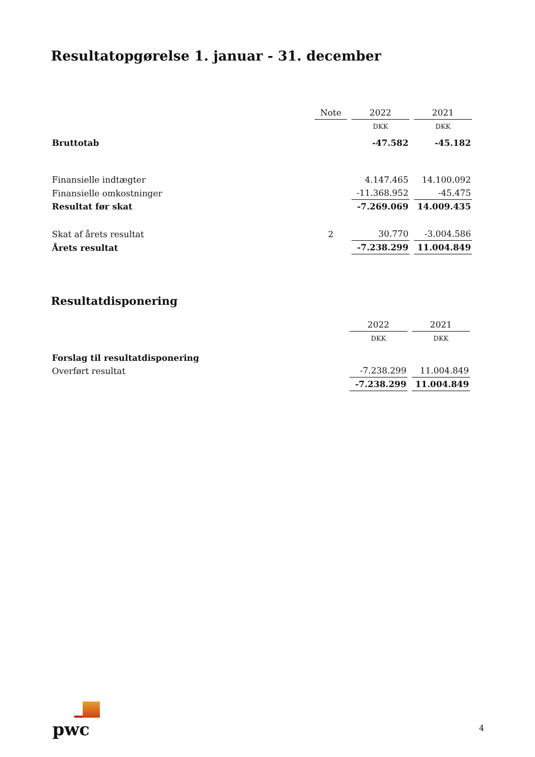Resultatopgørelse 1. januar - 31. december
| | Note | 2022 | 2021 |
| | | DKK | DKK |
| Bruttotab | | -47.582 | -45.182 |
| Finansielle indtægter | | 4.147.465 | 14.100.092 |
| Finansielle omkostninger | | -11.368.952 | -45.475 |
| Resultat før skat | | -7.269.069 | 14.009.435 |
| Skat af årets resultat | 2 | 30.770 | -3.004.586 |
| Årets resultat | | -7.238.299 | 11.004.849 |
Resultatdisponering
| | 2022 | 2021 |
| | DKK | DKK |
| Forslag til resultatdisponering | | |
| Overført resultat | -7.238.299 | 11.004.849 |
| | -7.238.299 | 11.004.849 |
pwc 4